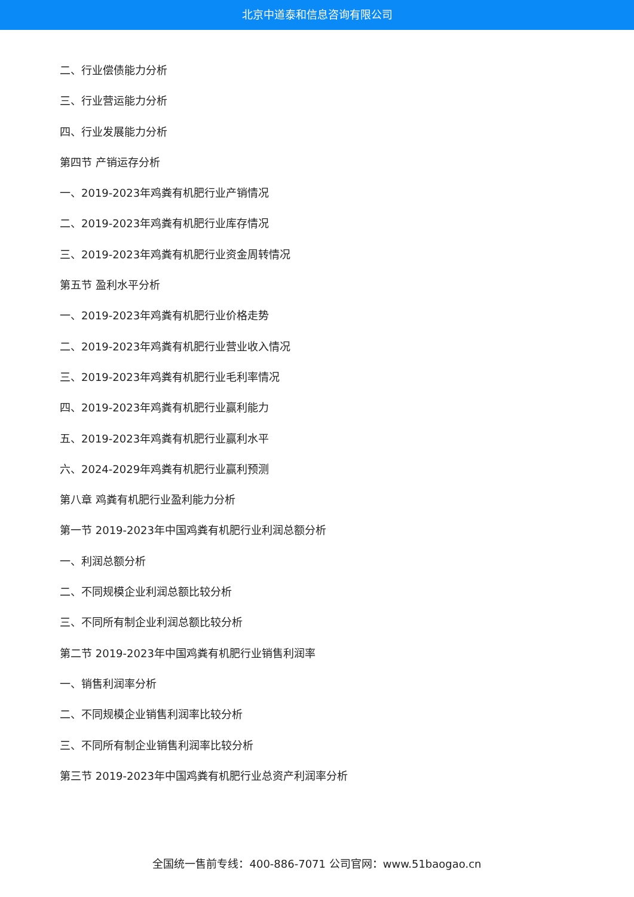北京中道泰和信息咨询有限公司
二、行业偿债能力分析
三、行业营运能力分析
四、行业发展能力分析
第四节 产销运存分析
一、2019-2023年鸡粪有机肥行业产销情况
二、2019-2023年鸡粪有机肥行业库存情况
三、2019-2023年鸡粪有机肥行业资金周转情况
第五节 盈利水平分析
一、2019-2023年鸡粪有机肥行业价格走势
二、2019-2023年鸡粪有机肥行业营业收入情况
三、2019-2023年鸡粪有机肥行业毛利率情况
四、2019-2023年鸡粪有机肥行业赢利能力
五、2019-2023年鸡粪有机肥行业赢利水平
六、2024-2029年鸡粪有机肥行业赢利预测
第八章 鸡粪有机肥行业盈利能力分析
第一节 2019-2023年中国鸡粪有机肥行业利润总额分析
一、利润总额分析
二、不同规模企业利润总额比较分析
三、不同所有制企业利润总额比较分析
第二节 2019-2023年中国鸡粪有机肥行业销售利润率
一、销售利润率分析
二、不同规模企业销售利润率比较分析
三、不同所有制企业销售利润率比较分析
第三节 2019-2023年中国鸡粪有机肥行业总资产利润率分析
全国统一售前专线：400-886-7071 公司官网：www.51baogao.cn